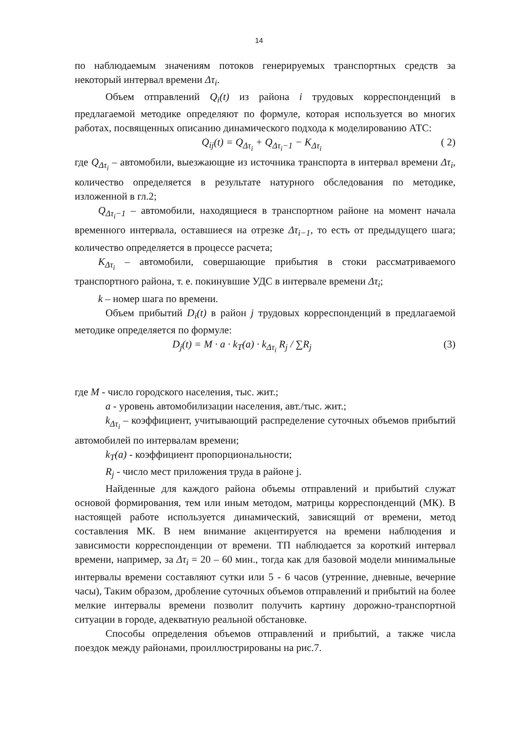14
по наблюдаемым значениям потоков генерируемых транспортных средств за некоторый интервал времени Δτ<sub>i</sub>.
Объем отправлений Q<sub>i</sub>(t) из района i трудовых корреспонденций в предлагаемой методике определяют по формуле, которая используется во многих работах, посвященных описанию динамического подхода к моделированию АТС:
Q<sub>ij</sub>(t) = Q<sub>Δτ<sub>i</sub></sub> + Q<sub>Δτ<sub>i</sub>−1</sub> − K<sub>Δτ<sub>i</sub></sub> ( 2)
где Q<sub>Δτ<sub>i</sub></sub> – автомобили, выезжающие из источника транспорта в интервал времени Δτ<sub>i</sub>, количество определяется в результате натурного обследования по методике, изложенной в гл.2;
Q<sub>Δτ<sub>i</sub>−1</sub> – автомобили, находящиеся в транспортном районе на момент начала временного интервала, оставшиеся на отрезке Δτ<sub>i−1</sub>, то есть от предыдущего шага; количество определяется в процессе расчета;
K<sub>Δτ<sub>i</sub></sub> – автомобили, совершающие прибытия в стоки рассматриваемого транспортного района, т. е. покинувшие УДС в интервале времени Δτ<sub>i</sub>;
k – номер шага по времени.
Объем прибытий D<sub>i</sub>(t) в район j трудовых корреспонденций в предлагаемой методике определяется по формуле:
D<sub>j</sub>(t) = M · a · k<sub>T</sub>(a) · k<sub>Δτ<sub>i</sub></sub> R<sub>j</sub> / ∑R<sub>j</sub> (3)
где M - число городского населения, тыс. жит.;
a - уровень автомобилизации населения, авт./тыс. жит.;
k<sub>Δτ<sub>i</sub></sub> – коэффициент, учитывающий распределение суточных объемов прибытий автомобилей по интервалам времени;
k<sub>T</sub>(a) - коэффициент пропорциональности;
R<sub>j</sub> - число мест приложения труда в районе j.
Найденные для каждого района объемы отправлений и прибытий служат основой формирования, тем или иным методом, матрицы корреспонденций (МК). В настоящей работе используется динамический, зависящий от времени, метод составления МК. В нем внимание акцентируется на времени наблюдения и зависимости корреспонденции от времени. ТП наблюдается за короткий интервал времени, например, за Δτ<sub>i</sub> = 20 – 60 мин., тогда как для базовой модели минимальные интервалы времени составляют сутки или 5 - 6 часов (утренние, дневные, вечерние часы), Таким образом, дробление суточных объемов отправлений и прибытий на более мелкие интервалы времени позволит получить картину дорожно-транспортной ситуации в городе, адекватную реальной обстановке.
Способы определения объемов отправлений и прибытий, а также числа поездок между районами, проиллюстрированы на рис.7.